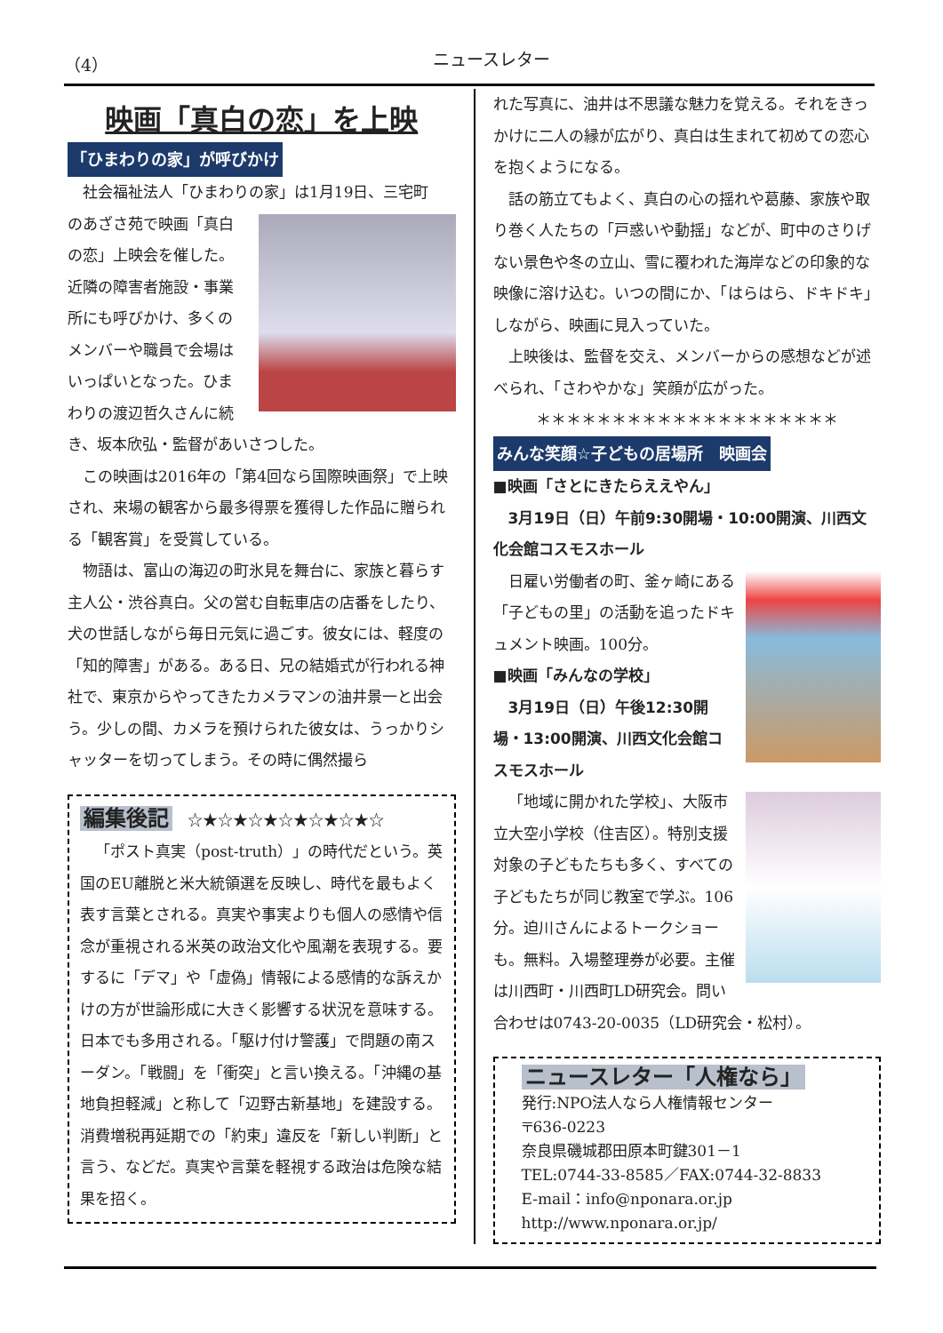（4） ニュースレター
映画「真白の恋」を上映
「ひまわりの家」が呼びかけ
社会福祉法人「ひまわりの家」は1月19日、三宅町
のあざさ苑で映画「真白の恋」上映会を催した。近隣の障害者施設・事業所にも呼びかけ、多くのメンバーや職員で会場はいっぱいとなった。ひまわりの渡辺哲久さんに続き、坂本欣弘・監督があいさつした。
この映画は2016年の「第4回なら国際映画祭」で上映され、来場の観客から最多得票を獲得した作品に贈られる「観客賞」を受賞している。
物語は、富山の海辺の町氷見を舞台に、家族と暮らす主人公・渋谷真白。父の営む自転車店の店番をしたり、犬の世話しながら毎日元気に過ごす。彼女には、軽度の「知的障害」がある。ある日、兄の結婚式が行われる神社で、東京からやってきたカメラマンの油井景一と出会う。少しの間、カメラを預けられた彼女は、うっかりシャッターを切ってしまう。その時に偶然撮ら
編集後記　☆★☆★☆★☆★☆★☆★☆
「ポスト真実（post-truth）」の時代だという。英国のEU離脱と米大統領選を反映し、時代を最もよく表す言葉とされる。真実や事実よりも個人の感情や信念が重視される米英の政治文化や風潮を表現する。要するに「デマ」や「虚偽」情報による感情的な訴えかけの方が世論形成に大きく影響する状況を意味する。日本でも多用される。「駆け付け警護」で問題の南スーダン。「戦闘」を「衝突」と言い換える。「沖縄の基地負担軽減」と称して「辺野古新基地」を建設する。消費増税再延期での「約束」違反を「新しい判断」と言う、などだ。真実や言葉を軽視する政治は危険な結果を招く。
れた写真に、油井は不思議な魅力を覚える。それをきっかけに二人の縁が広がり、真白は生まれて初めての恋心を抱くようになる。
話の筋立てもよく、真白の心の揺れや葛藤、家族や取り巻く人たちの「戸惑いや動揺」などが、町中のさりげない景色や冬の立山、雪に覆われた海岸などの印象的な映像に溶け込む。いつの間にか、「はらはら、ドキドキ」しながら、映画に見入っていた。
上映後は、監督を交え、メンバーからの感想などが述べられ、「さわやかな」笑顔が広がった。
＊＊＊＊＊＊＊＊＊＊＊＊＊＊＊＊＊＊＊＊
みんな笑顔☆子どもの居場所　映画会
■映画「さとにきたらええやん」
3月19日（日）午前9:30開場・10:00開演、川西文化会館コスモスホール
日雇い労働者の町、釜ヶ崎にある「子どもの里」の活動を追ったドキュメント映画。100分。
■映画「みんなの学校」
3月19日（日）午後12:30開場・13:00開演、川西文化会館コスモスホール
「地域に開かれた学校」、大阪市立大空小学校（住吉区）。特別支援対象の子どもたちも多く、すべての子どもたちが同じ教室で学ぶ。106分。迫川さんによるトークショーも。無料。入場整理券が必要。主催は川西町・川西町LD研究会。問い合わせは0743-20-0035（LD研究会・松村）。
ニュースレター「人権なら」
発行:NPO法人なら人権情報センター
〒636-0223
奈良県磯城郡田原本町鍵301－1
TEL:0744-33-8585／FAX:0744-32-8833
E-mail：info@nponara.or.jp
http://www.nponara.or.jp/